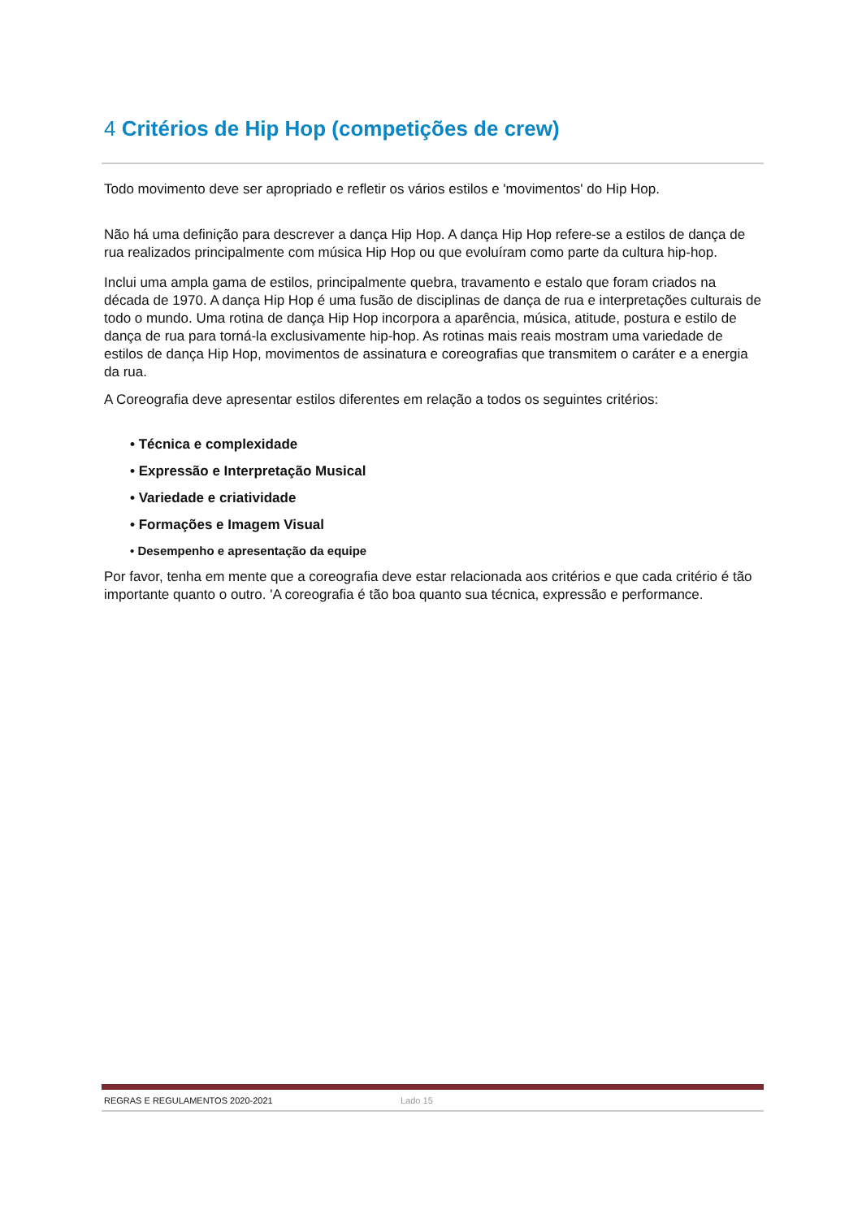4 Critérios de Hip Hop (competições de crew)
Todo movimento deve ser apropriado e refletir os vários estilos e 'movimentos' do Hip Hop.
Não há uma definição para descrever a dança Hip Hop. A dança Hip Hop refere-se a estilos de dança de rua realizados principalmente com música Hip Hop ou que evoluíram como parte da cultura hip-hop.
Inclui uma ampla gama de estilos, principalmente quebra, travamento e estalo que foram criados na década de 1970. A dança Hip Hop é uma fusão de disciplinas de dança de rua e interpretações culturais de todo o mundo. Uma rotina de dança Hip Hop incorpora a aparência, música, atitude, postura e estilo de dança de rua para torná-la exclusivamente hip-hop. As rotinas mais reais mostram uma variedade de estilos de dança Hip Hop, movimentos de assinatura e coreografias que transmitem o caráter e a energia da rua.
A Coreografia deve apresentar estilos diferentes em relação a todos os seguintes critérios:
• Técnica e complexidade
• Expressão e Interpretação Musical
• Variedade e criatividade
• Formações e Imagem Visual
• Desempenho e apresentação da equipe
Por favor, tenha em mente que a coreografia deve estar relacionada aos critérios e que cada critério é tão importante quanto o outro. 'A coreografia é tão boa quanto sua técnica, expressão e performance.
REGRAS E REGULAMENTOS 2020-2021 Lado 15